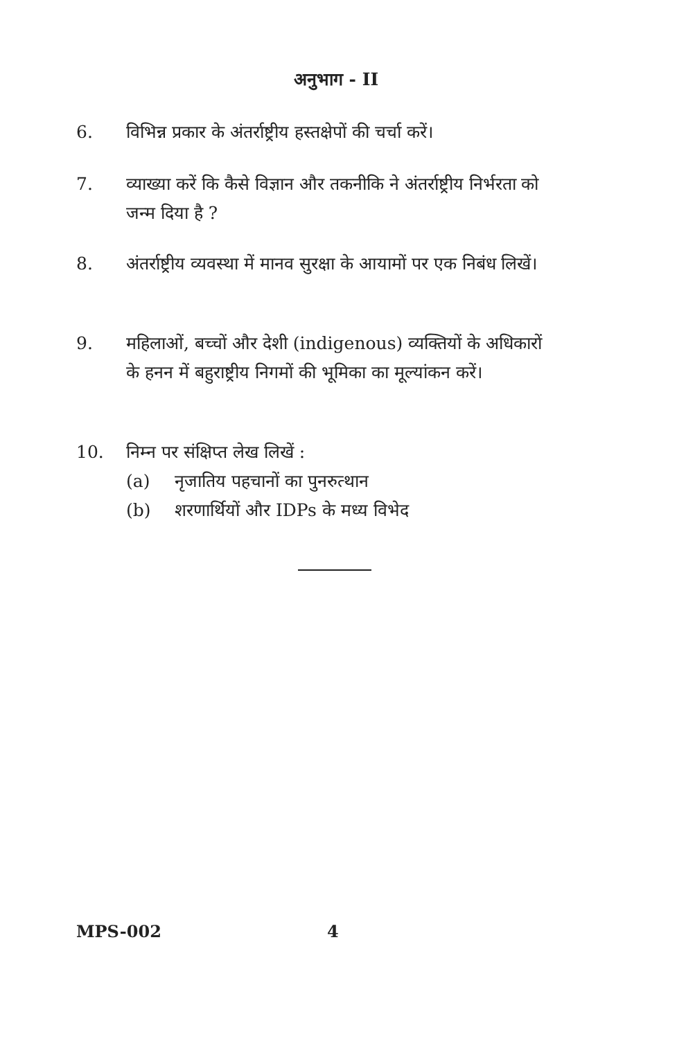अनुभाग - II
6. विभिन्न प्रकार के अंतर्राष्ट्रीय हस्तक्षेपों की चर्चा करें।
7. व्याख्या करें कि कैसे विज्ञान और तकनीकि ने अंतर्राष्ट्रीय निर्भरता को जन्म दिया है ?
8. अंतर्राष्ट्रीय व्यवस्था में मानव सुरक्षा के आयामों पर एक निबंध लिखें।
9. महिलाओं, बच्चों और देशी (indigenous) व्यक्तियों के अधिकारों के हनन में बहुराष्ट्रीय निगमों की भूमिका का मूल्यांकन करें।
10. निम्न पर संक्षिप्त लेख लिखें :
(a) नृजातिय पहचानों का पुनरुत्थान
(b) शरणार्थियों और IDPs के मध्य विभेद
MPS-002 4